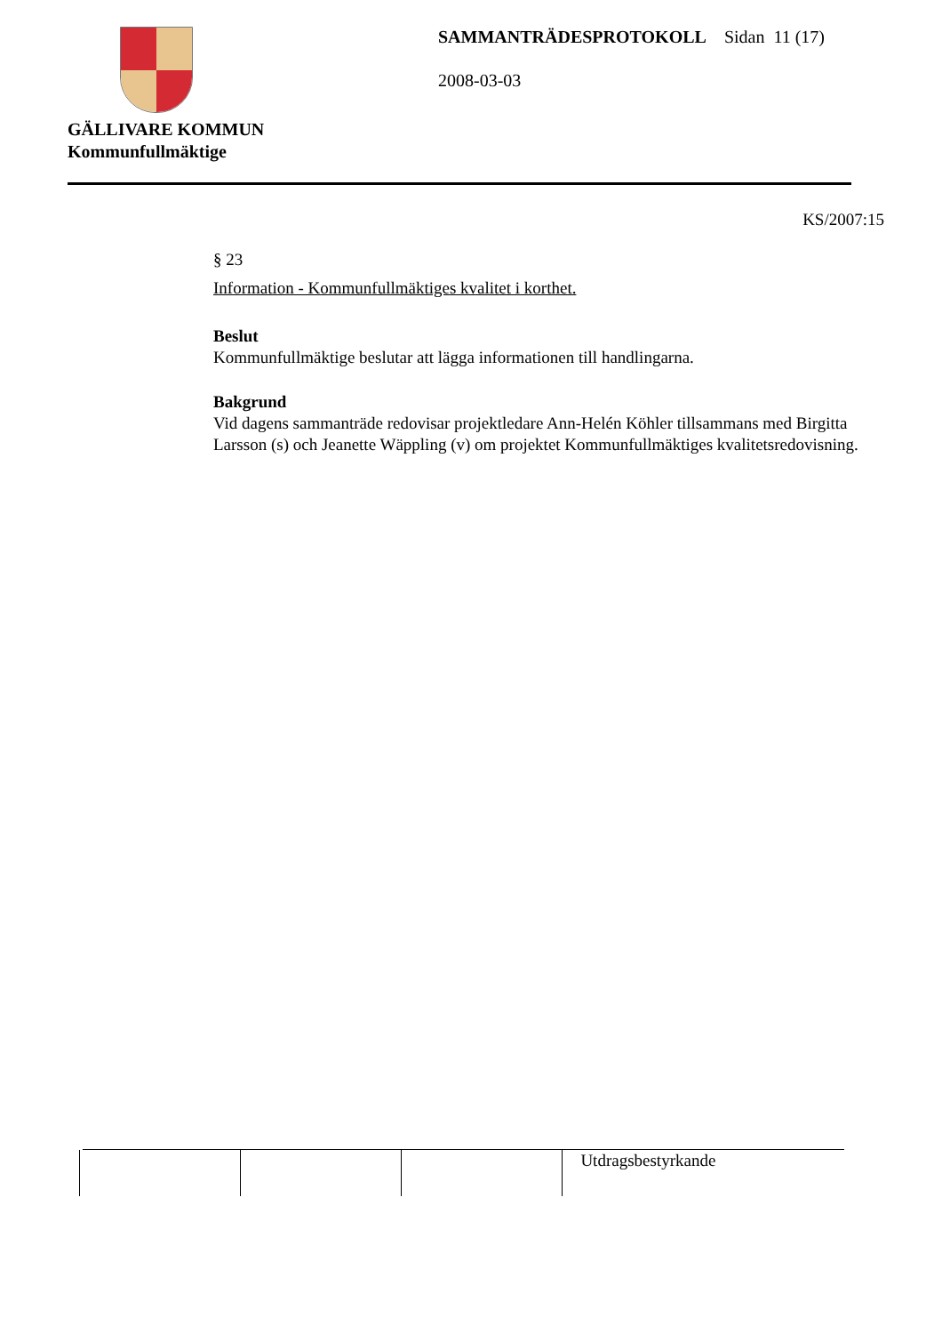GÄLLIVARE KOMMUN
Kommunfullmäktige
SAMMANTRÄDESPROTOKOLL Sidan 11 (17)
2008-03-03
KS/2007:15
§ 23
Information - Kommunfullmäktiges kvalitet i korthet.
Beslut
Kommunfullmäktige beslutar att lägga informationen till handlingarna.
Bakgrund
Vid dagens sammanträde redovisar projektledare Ann-Helén Köhler tillsammans med Birgitta Larsson (s) och Jeanette Wäppling (v) om projektet Kommunfullmäktiges kvalitetsredovisning.
| | | | Utdragsbestyrkande |